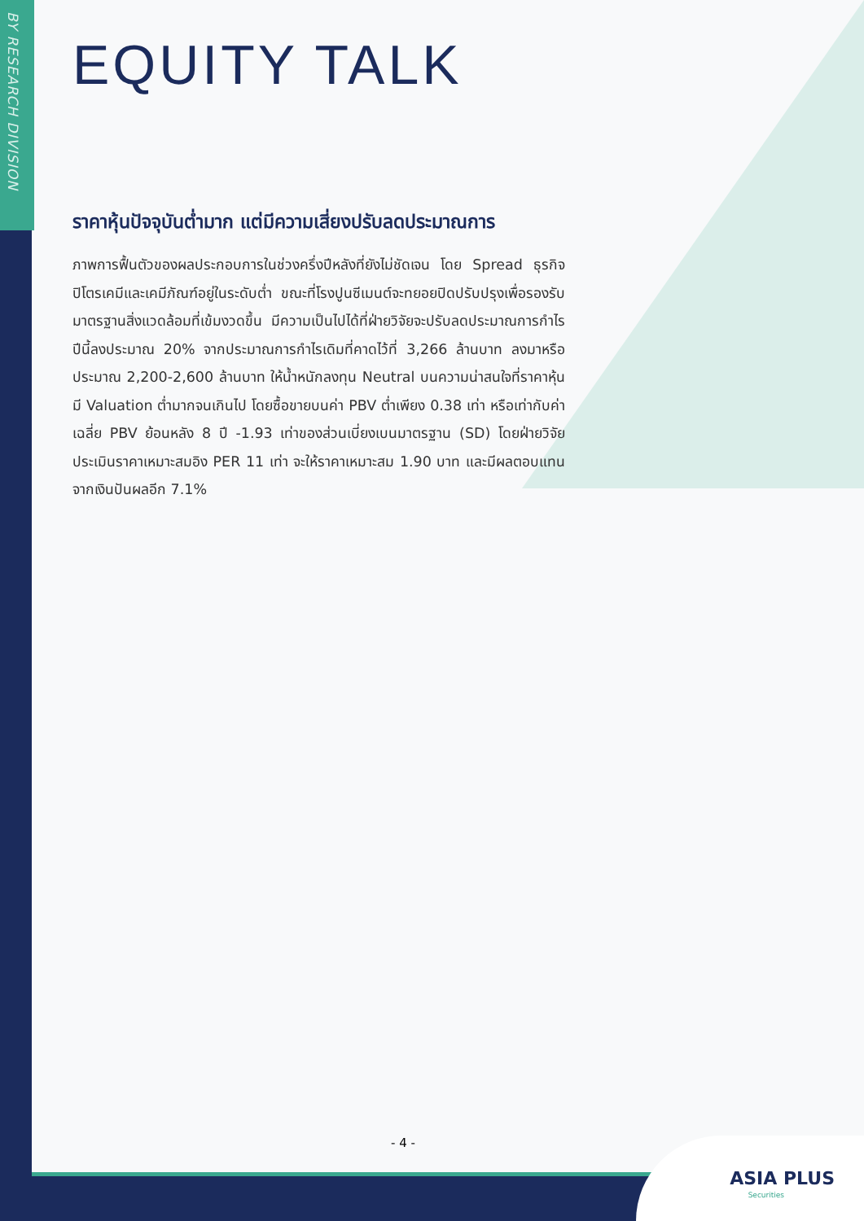BY RESEARCH DIVISION
EQUITY TALK
ราคาหุ้นปัจจุบันต่ำมาก แต่มีความเสี่ยงปรับลดประมาณการ
ภาพการฟื้นตัวของผลประกอบการในช่วงครึ่งปีหลังที่ยังไม่ชัดเจน โดย Spread ธุรกิจปิโตรเคมีและเคมีภัณฑ์อยู่ในระดับต่ำ ขณะที่โรงปูนซีเมนต์จะทยอยปิดปรับปรุงเพื่อรองรับมาตรฐานสิ่งแวดล้อมที่เข้มงวดขึ้น มีความเป็นไปได้ที่ฝ่ายวิจัยจะปรับลดประมาณการกำไรปีนี้ลงประมาณ 20% จากประมาณการกำไรเดิมที่คาดไว้ที่ 3,266 ล้านบาท ลงมาหรือประมาณ 2,200-2,600 ล้านบาท ให้น้ำหนักลงทุน Neutral บนความน่าสนใจที่ราคาหุ้นมี Valuation ต่ำมากจนเกินไป โดยซื้อขายบนค่า PBV ต่ำเพียง 0.38 เท่า หรือเท่ากับค่าเฉลี่ย PBV ย้อนหลัง 8 ปี -1.93 เท่าของส่วนเบี่ยงเบนมาตรฐาน (SD) โดยฝ่ายวิจัยประเมินราคาเหมาะสมอิง PER 11 เท่า จะให้ราคาเหมาะสม 1.90 บาท และมีผลตอบแทนจากเงินปันผลอีก 7.1%
- 4 -
ASIA PLUS
Securities